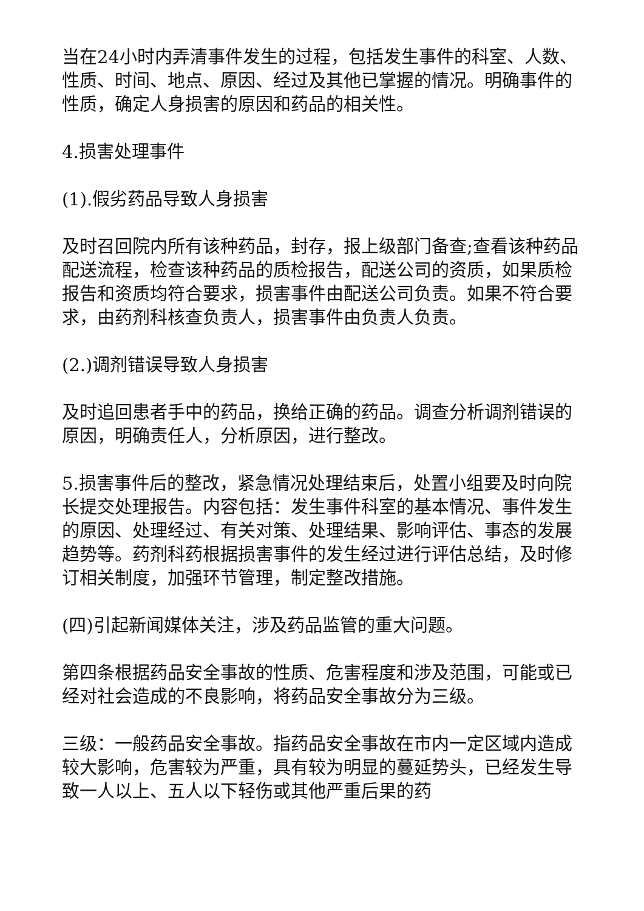当在24小时内弄清事件发生的过程，包括发生事件的科室、人数、性质、时间、地点、原因、经过及其他已掌握的情况。明确事件的性质，确定人身损害的原因和药品的相关性。
4.损害处理事件
(1).假劣药品导致人身损害
及时召回院内所有该种药品，封存，报上级部门备查;查看该种药品配送流程，检查该种药品的质检报告，配送公司的资质，如果质检报告和资质均符合要求，损害事件由配送公司负责。如果不符合要求，由药剂科核查负责人，损害事件由负责人负责。
(2.)调剂错误导致人身损害
及时追回患者手中的药品，换给正确的药品。调查分析调剂错误的原因，明确责任人，分析原因，进行整改。
5.损害事件后的整改，紧急情况处理结束后，处置小组要及时向院长提交处理报告。内容包括：发生事件科室的基本情况、事件发生的原因、处理经过、有关对策、处理结果、影响评估、事态的发展趋势等。药剂科药根据损害事件的发生经过进行评估总结，及时修订相关制度，加强环节管理，制定整改措施。
(四)引起新闻媒体关注，涉及药品监管的重大问题。
第四条根据药品安全事故的性质、危害程度和涉及范围，可能或已经对社会造成的不良影响，将药品安全事故分为三级。
三级：一般药品安全事故。指药品安全事故在市内一定区域内造成较大影响，危害较为严重，具有较为明显的蔓延势头，已经发生导致一人以上、五人以下轻伤或其他严重后果的药